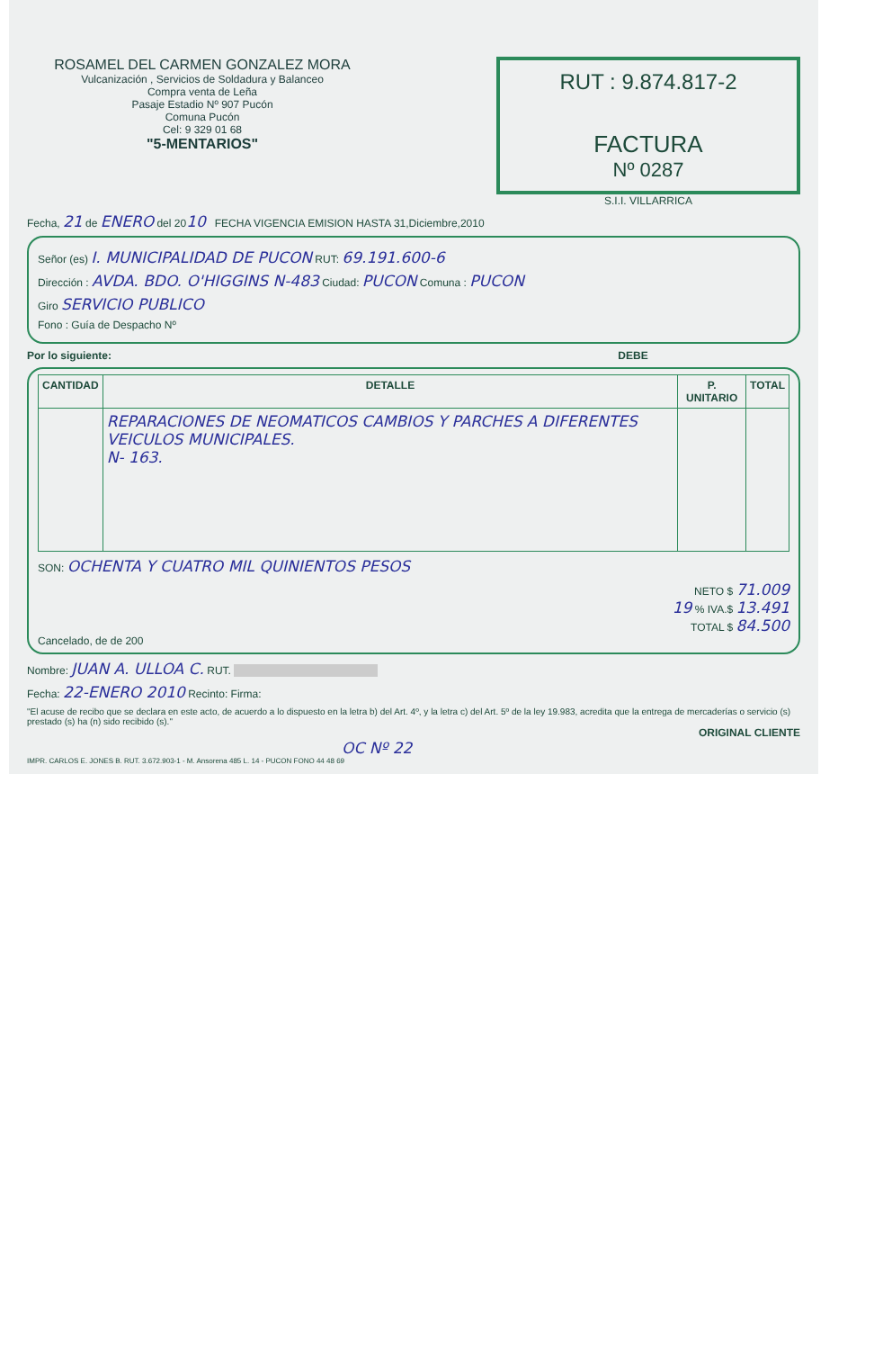ROSAMEL DEL CARMEN GONZALEZ MORA
Vulcanización , Servicios de Soldadura y Balanceo
Compra venta de Leña
Pasaje Estadio Nº 907 Pucón
Comuna Pucón
Cel: 9 329 01 68
"5-MENTARIOS"
RUT : 9.874.817-2
FACTURA
Nº 0287
S.I.I. VILLARRICA
Fecha, 21 de ENERO del 2010 FECHA VIGENCIA EMISION HASTA 31,Diciembre,2010
Señor (es) I. MUNICIPALIDAD DE PUCON RUT: 69.191.600-6
Dirección : AVDA. BDO. O'HIGGINS N-483 Ciudad: PUCON Comuna : PUCON
Giro SERVICIO PUBLICO
Fono : Guía de Despacho Nº
Por lo siguiente: DEBE
| CANTIDAD | DETALLE | P. UNITARIO | TOTAL |
| --- | --- | --- | --- |
| | REPARACIONES DE NEOMATICOS CAMBIOS Y PARCHES A DIFERENTES VEICULOS MUNICIPALES. N- 163. | | |
SON: OCHENTA Y CUATRO MIL QUINIENTOS PESOS
NETO $ 71.009
19 % IVA.$ 13.491
TOTAL $ 84.500
Cancelado, de de 200
Nombre: JUAN A. ULLOA C. RUT.
Fecha: 22-ENERO 2010 Recinto: Firma:
"El acuse de recibo que se declara en este acto, de acuerdo a lo dispuesto en la letra b) del Art. 4º, y la letra c) del Art. 5º de la ley 19.983, acredita que la entrega de mercaderías o servicio (s) prestado (s) ha (n) sido recibido (s)."
ORIGINAL CLIENTE
OC Nº 22
IMPR. CARLOS E. JONES B. RUT. 3.672.903-1 - M. Ansorena 485 L. 14 - PUCON FONO 44 48 69